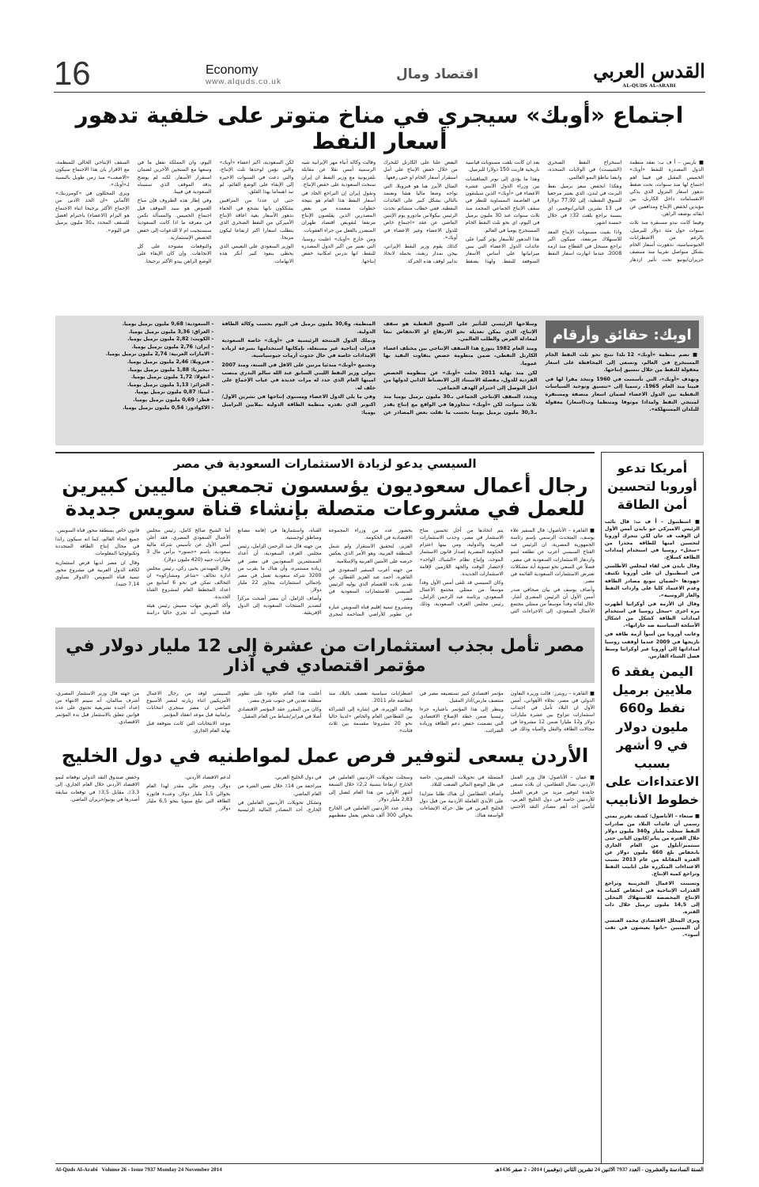16
Economy
www.alquds.co.uk
اقتصاد ومال
القدس العربي
AL-QUDS AL-ARABI
اجتماع «أوبك» سيجري في مناخ متوتر على خلفية تدهور أسعار النفط
■ باريس – أ ف ب: تعقد منظمة الدول المصدرة للنفط «أوبك» الخميس المقبل في فيينا اهم اجتماع لها منذ سنوات، تحت ضغط تدهور اسعار البترول الذي يذكي الانقسامات داخل الكارتل، بين مؤيدين لخفض الإنتاج ومدافعين عن ابقائه بوضعه الراهن.
وفيما كانت تبدو مستقرة منذ ثلاث سنوات حول مئة دولار للبرميل، بالرغم من الاضطرابات الجيوسياسية، تدهورت أسعار الخام بشكل متواصل تقريبا منذ منتصف حزيران/يونيو تحت تأثير ازدهار استخراج النفط الصخري (الشيست) في الولايات المتحدة، وايضا تباطؤ النمو العالمي.
وهكذا انخفض سعر برميل نفط البرنت في لندن، الذي يعتبر مرجعيا للسوق النفطية، إلى 77,92 دولارا في 13 تشرين الثاني/نوفمبر، اي بنسبة تراجع بلغت 32٪ في خلال خمسة اشهر.
واذا بقيت مستويات الإنتاج المعد للاستهلاك مرتفعة، سيكون اكبر تراجع مسجل في القطاع منذ ازمة 2008، عندما انهارت اسعار النفط بعد ان كانت بلغت مستويات قياسية تاريخية قاربت 150 دولارا للبرميل.
وهذا ما يؤدي إلى توتر المناقشات بين وزراء الدول الاثنتي عشرة الاعضاء في «أوبك» الذين سيلتقون في العاصمة النمساوية للنظر في سقف الإنتاج الجماعي المجمد منذ ثلاث سنوات عند 30 مليون برميل في اليوم، اي نحو ثلث النفط الخام المستخرج يوميا في العالم.
هذا التدهور للأسعار يؤثر كثيرا على عائدات الدول الاعضاء التي تبني ميزانياتها على أساس الأسعار المتوقعة للنفط. ولهذا يضغط البعض علنا على الكارتل للتحرك من خلال خفض الإنتاج على أمل استقرار أسعار الخام او حتى رفعها.
المثال الأبرز هنا هو فنزويلا، التي تواجه وضعا ماليا هشا وتعتمد بالتالي بشكل كبير على العائدات النفطية. ففي خطاب متشائم تحدث الرئيس نيكولاس مادورو يوم الإثنين الماضي عن عقد «اجتماع خاص للدول الاعضاء وغير الاعضاء في أوبك».
كذلك يقوم وزير النفط الإيراني، بيجن نمدار زنغنة، بحملة لاتخاذ تدابير لوقف هذه الحركة.
وقالت وكالة أنباء مهر الإيرانية شبه الرسمية أمس نقلا عن مقابلة تلفزيونية مع وزير النفط ان إيران ستحث السعودية على خفض الإنتاج.
وتقول إيران إن التراجع الحاد في أسعار النفط هذا العام هو نتيجة خطوات متعمدة من بعض المصدرين الذين يقلصون الإنتاج مرتفعا لتقويض اقتصاد طهران المتضرر بالفعل من جراء العقوبات.
ومن خارج «أوبك» اعلنت روسيا، التي تعتبر من اكبر الدول المصدرة للنفط، انها تدرس امكانية خفض إنتاجها.
لكن السعودية، اكبر اعضاء «أوبك» والتي تؤمن لوحدها ثلث الإنتاج، والتي دعت في السنوات الاخيرة إلى الإبقاء على الوضع القائم، لم تبد اهتماما بهذا القلق.
حتى ان عددا من المراقبين يشككون بانها تشجع في الخفاء تدهور الأسعار بغية اعاقة الإنتاج الأميركي من النفط الصخري الذي يتطلب اسعارا اكثر ارتفاعا ليكون مربحا.
الوزير السعودي علي النعيمي الذي يحظى بنفوذ كبير أنكر هذه الاتهامات.
اليوم، وان المملكة تفعل ما في وسعها مع المنتجين الآخرين لضمان استقرار الأسعار، لكنه لم يوضح بدقة الموقف الذي ستتبناه السعودية في فيينا.
وفي إطار هذه الظروف فإن مناخ الغموض هو سيد الموقف قبل اجتماع الخميس. والمسألة تكمن في معرفة ما اذا كانت السعودية ستستجيب ام لا للدعوات إلى خفض الحصص الإستثمارية.
والتوقعات مفتوحة على كل الاتجاهات. وإن كان الإبقاء على الوضع الراهن يبدو الأكثر ترجيحا.
السقف الإنتاجي الحالي للمنظمة، مع الاقرار بان هذا الاجتماع سيكون «الاصعب» منذ زمن طويل بالنسبة لـ«أوبك».
ويرى المحللون في «كومرزبنك» الألماني «ان الحد الادنى من الإجماع الأكثر ترجيحا اثناء الاجتماع هو التزام (الاعضاء) باحترام افضل للسقف المحدد بـ30 مليون برميل في اليوم».
اوبك: حقائق وأرقام
■ تضم منظمة «أوبك» 12 بلدا تنتج نحو ثلث النفط الخام المستخرج في العالم، وتسعى إلى المحافظة على اسعار معقولة للنفط من خلال تنسيق إنتاجها.
وتهدف «أوبك»، التي تأسست في 1960 وتتخذ مقرا لها في فيينا منذ العام 1965، رسميا إلى «تنسيق وتوحيد السياسات النفطية بين الدول الاعضاء لضمان اسعار منصفة ومستقرة لمنتجي النفط وامدادا موثوقا ومنتظما وب(اسعار) معقولة للبلدان المستهلكة».
وسلاحها الرئيسي للتأثير على السوق النفطية هو سقف الإنتاج، الذي يمكن تعديله نحو الارتفاع او الانخفاض تبعا لمعادلة العرض والطلب العالمي.
ومنذ العام 1982 يتوزع هذا السقف الإنتاجي بين مختلف اعضاء الكارتل النفطي، ضمن منظومة حصص يتفاوت التقيد بها عموما.
لكن منذ نهاية 2011 تخلت «أوبك» عن منظومة الحصص الفردية للدول، مفضلة الاستناد إلى الانضباط الذاتي لدولها من اجل التوصل إلى احترام الهدف الجماعي.
ويحدد السقف الإنتاجي الجماعي بـ30 مليون برميل يوميا منذ ثلاث سنوات، لكن «أوبك» تتجاوزها في الواقع مع إنتاج يقدر بـ30,3 مليون برميل يوميا بحسب ما نقلت بعض المصادر عن المنظمة، و30,6 مليون برميل في اليوم بحسب وكالة الطاقة الدولية.
وتملك الدول المنتجة الرئيسية في «أوبك» خاصة السعودية قدرات إنتاجية غير مستغلة، بإمكانها استخدامها بسرعة لزيادة الإمدادات خاصة في حال حدوث أزمات جيوسياسية.
وتجتمع «أوبك» مبدئيا مرتين على الاقل في السنة، ومنذ 2007 يتولى وزير النفط الليبي السابق عبد الله سالم البدري منصب امينها العام الذي جدد له مرات عديدة في غياب الإجماع على خلف له.
وفي ما يلي الدول الاعضاء ومستوى إنتاجها في تشرين الاول/اكتوبر الذي تقدره منظمة الطاقة الدولية بملايين البراميل يوميا:
– السعودية: 9,68 مليون برميل يوميا.
– العراق: 3,36 مليون برميل يوميا.
– الكويت: 2,82 مليون برميل يوميا.
– إيران: 2,76 مليون برميل يوميا.
– الامارات العربية: 2,74 مليون برميل يوميا.
– فنزويلا: 2,46 مليون برميل يوميا.
– نيجيريا: 1,88 مليون برميل يوميا.
– انغولا: 1,72 مليون برميل يوميا.
– الجزائر: 1,13 مليون برميل يوميا.
– ليبيا: 0,87 مليون برميل يوميا.
– قطر: 0,69 مليون برميل يوميا.
– الاكوادور: 0,54 مليون برميل يوميا.
أمريكا تدعو أوروبا لتحسين أمن الطاقة
■ اسطنبول – أ ف ب: قال نائب الرئيس الاميركي جو بايدن أمس الأول ان الوقت قد حان لكي تتحرك أوروبا لتحسين امنها للطاقة محذرا من «سجل» روسيا في استخدام إمدادات الطاقة كسلاح.
وقال بايدن في لقاء لمجلس الأطلسي في اسطنبول ان على أوروبا تكثيف جهودها «لضمان تنويع مصادر الطاقة وعدم الاعتماد كليا على واردات النفط والغاز الروسية».
وقال ان الأزمة في أوكرانيا أظهرت مرة اخرى «سجل روسيا في استخدام امدادات الطاقة كشكل من اشكال الأسلحة السياسية ضد جاراتها».
وعانت أوروبا من أسوأ أزمة طاقة في تاريخها في 2009 عندما أوقفت روسيا امداداتها إلى أوروبا عبر أوكرانيا وسط فصل الشتاء القارس.
اليمن يفقد 6 ملايين برميل نفط و660 مليون دولار في 9 أشهر بسبب الاعتداءات على خطوط الأنابيب
■ صنعاء – الأناضول: كشف تقرير يمني رسمي أن عائدات البلاد من صادرات النفط سجلت مليار و340 مليون دولار خلال الفترة من يناير/كانون الثاني حتى سبتمبر/أيلول من العام الجاري بانخفاض بلغ 660 مليون دولار عن الفترة المقابلة من عام 2013 بسبب الاعتداءات المتكررة على انابيب النفط وتراجع كمية الإنتاج.
وتسببت الاعمال التخريبية وتراجع القدرات الإنتاجية في انخفاض كميات الإنتاج المخصصة للاستهلاك المحلي إلى 14,5 مليون برميل خلال ذات الفترة.
ويرى المحلل الاقتصادي محمد العبسي أن اليمنيين «باتوا يعيشون في ثقب أسود».
السيسي يدعو لزيادة الاستثمارات السعودية في مصر
رجال أعمال سعوديون يؤسسون تجمعين ماليين كبيرين للعمل في مشروعات متصلة بإنشاء قناة سويس جديدة
■ القاهرة – الأناضول: قال السفير علاء يوسف، المتحدث الرسمي بإسم رئاسة الجمهورية المصرية، ان الرئيس عبد الفتاح السيسي أعرب عن تطلعه لنمو وازدهار الاستثمارات السعودية في مصر، فضلاً عن السعي نحو تسوية أية مشكلات تعترض الاستثمارات السعودية القائمة في مصر.
وأضاف يوسف في بيان صحافي صدر أمس الأول أن الرئيس المصري أشار، خلال لقائه وفداً موسعاً من ممثلي مجتمع الأعمال السعودي، إلى الاجراءات التي يتم اتخاذها من أجل تحسين مناخ الاستثمار في مصر، وجذب الاستثمارات العربية والدولية، ومن بينها اعتزام الحكومة المصرية إصدار قانون الاستثمار الموحد، وإتباع نظام «الشباك الواحد» لإختصار الوقت والجهد اللازمين لإقامة الاستثمارات الجديدة.
وكان السيسي قد تلقى أمس الأول وفداً موسعاً من ممثلي مجتمع الأعمال السعودي، برئاسة عبد الرحمن الزامل، رئيس مجلس الغرف السعودية، وذلك بحضور عدد من وزراء المجموعة الاقتصادية في الحكومة.
العزيز، لتحقيق الاستقرار ولم شمل المنطقة العربية، وهو الأمر الذي يعكس حرصه على الأمتين العربية والإسلامية.
من جهته أعرب السفير السعودي في القاهرة، أحمد عبد العزيز القطان، عن تقدير بلاده للاهتمام الذي يوليه الرئيس السيسي للاستثمارات السعودية في مصر.
ومشروع تنمية إقليم قناة السويس عبارة عن تطوير للأراضي المتاخمة لمجرى القناة، واستثمارها في إقامة مصانع ومناطق لوجستية.
من جهته قال عبد الرحمن الزامل، رئيس مجلس الغرف السعودية، أن أعداد المستثمرين السعوديين في مصر في زيادة مستمرة، وأن هناك ما يقرب من 3200 شركة سعودية تعمل في مصر بإجمالي استثمارات يتجاوز 22 مليار دولار.
وأضاف الزامل، أن مصر أضحت مركزاً لتصدير المنتجات السعودية إلى الدول الإفريقية.
أما الشيخ صالح كامل، رئيس مجلس الأعمال السعودي المصري، فقد أعلن أمس الأول عن تأسيس شركة مالية سعودية، باسم «جسور» برأس مال 3 مليارات جنيه (420 مليون دولار).
وقال المهندس يحيى زكي، رئيس مجلس ادارة تحالف «شاعر ومشاركوه» ان التحالف تمكن في نحو 6 اسابيع من اعداد المخطط العام لمشروع القناة الجديدة.
وأكد الفريق مهاب مميش رئيس هيئة قناة السويس، أنه تجري حاليا دراسة قانون خاص بمنطقة محور قناة السويس.
جميع انحاء العالم، كما انه سيكون رائدا في مجال إنتاج الطاقة المتجددة وتكنولوجيا المعلومات.
وقال ان مصر لديها فرص استثمارية لكافة الدول العربية في مشروع محور تنمية قناة السويس. (الدولار يساوي 7,14 جنيه).
مصر تأمل بجذب استثمارات من عشرة إلى 12 مليار دولار في مؤتمر اقتصادي في آذار
■ القاهرة – رويترز: قالت وزيرة التعاون الدولي في مصر، نجلاء الأهواني، أمس الأول ان البلاد تأمل في اجتذاب استثمارات تتراوح بين عشرة مليارات دولار و12 مليارا ضمن 12 مشروعا في مجالات الطاقة والنقل والمياه وذلك في مؤتمر اقتصادي كبير تستضيفه مصر في منتصف مارس/آذار المقبل.
وينظر إلى هذا المؤتمر باعتباره جزءا رئيسيا ضمن خطة الإصلاح الاقتصادي التي تضمنت خفض دعم الطاقة وزيادة الضرائب.
اضطرابات سياسية تعصف بالبلاد منذ انتفاضة عام 2011.
وقالت الوزيرة، في إشارة إلى الشراكة بين القطاعين العام والخاص «لدينا حاليا نحو 20 مشروعا مقسمة بين ثلاث فئات».
أعلنت هذا العام، علاوة على تطوير منطقة تعدين في جنوب شرق مصر.
وكان من المقرر عقد المؤتمر الاقتصادي أصلا في فبراير/شباط من العام المقبل.
السيسي لوفد من رجال الاعمال الأمريكيين اثناء زيارته لمصر الأسبوع الماضي ان مصر ستجري انتخابات برلمانية قبل موعد انعقاد المؤتمر.
موعد الانتخابات التي كانت متوقعة قبل نهاية العام الجاري.
من جهته قال وزير الاستثمار المصري، أشرف سالمان، أنه سيتم الانتهاء من إعداد أجندة تشريعية تحتوي على عدة قوانين تتعلق بالاستثمار قبل بدء المؤتمر الاقتصادي.
الأردن يسعى لتوفير فرص عمل لمواطنيه في دول الخليج
■ عمان – الأناضول: قال وزير العمل الأردني، نضال القطامين، ان بلاده تسعى جاهدة لتوفير مزيد من فرص العمل للأردنيين خاصة في دول الخليج العربي، لتأمين أحد أهم مصادر النقد الأجنبي المتمثلة في تحويلات المغتربين، خاصة في ظل الوضع المالي الصعب للبلاد.
وأضاف القطامين أن هناك طلبا متزايدا على الأيدي العاملة الأردنية من قبل دول الخليج العربي في ظل حركة الإنشاءات الواسعة هناك.
وسجلت تحويلات الأردنيين العاملين في الخارج ارتفاعا بنسبة 2,2٪ خلال التسعة أشهر الأولى من هذا العام لتصل إلى 2,83 مليار دولار.
ويقدر عدد الأردنيين العاملين في الخارج بحوالي 300 ألف شخص يعمل معظمهم في دول الخليج العربي.
متراجعة من 14٪ خلال نفس الفترة من العام الماضي.
وتشكل تحويلات الأردنيين العاملين في الخارج، أحد المصادر المالية الرئيسية لدعم الاقتصاد الأردني.
دولار، وعجز مالي مقدر لهذا العام بحوالي 1,5 مليار دولار، وعبء فاتورة الطاقة التي تبلغ سنويا بنحو 6,5 مليار دولار.
وخفض صندوق النقد الدولي توقعاته لنمو الاقتصاد الأردني خلال العام الجاري، إلى 3,3٪، مقابل 3,5٪ في توقعات سابقة أصدرها في يونيو/حزيران الماضي.
Al-Quds Al-Arabi Volume 26 - Issue 7937 Monday 24 November 2014 السنة السادسة والعشرون - العدد 7937 الاثنين 24 تشرين الثاني (نوفمبر) 2014 - 2 صفر 1436هـ